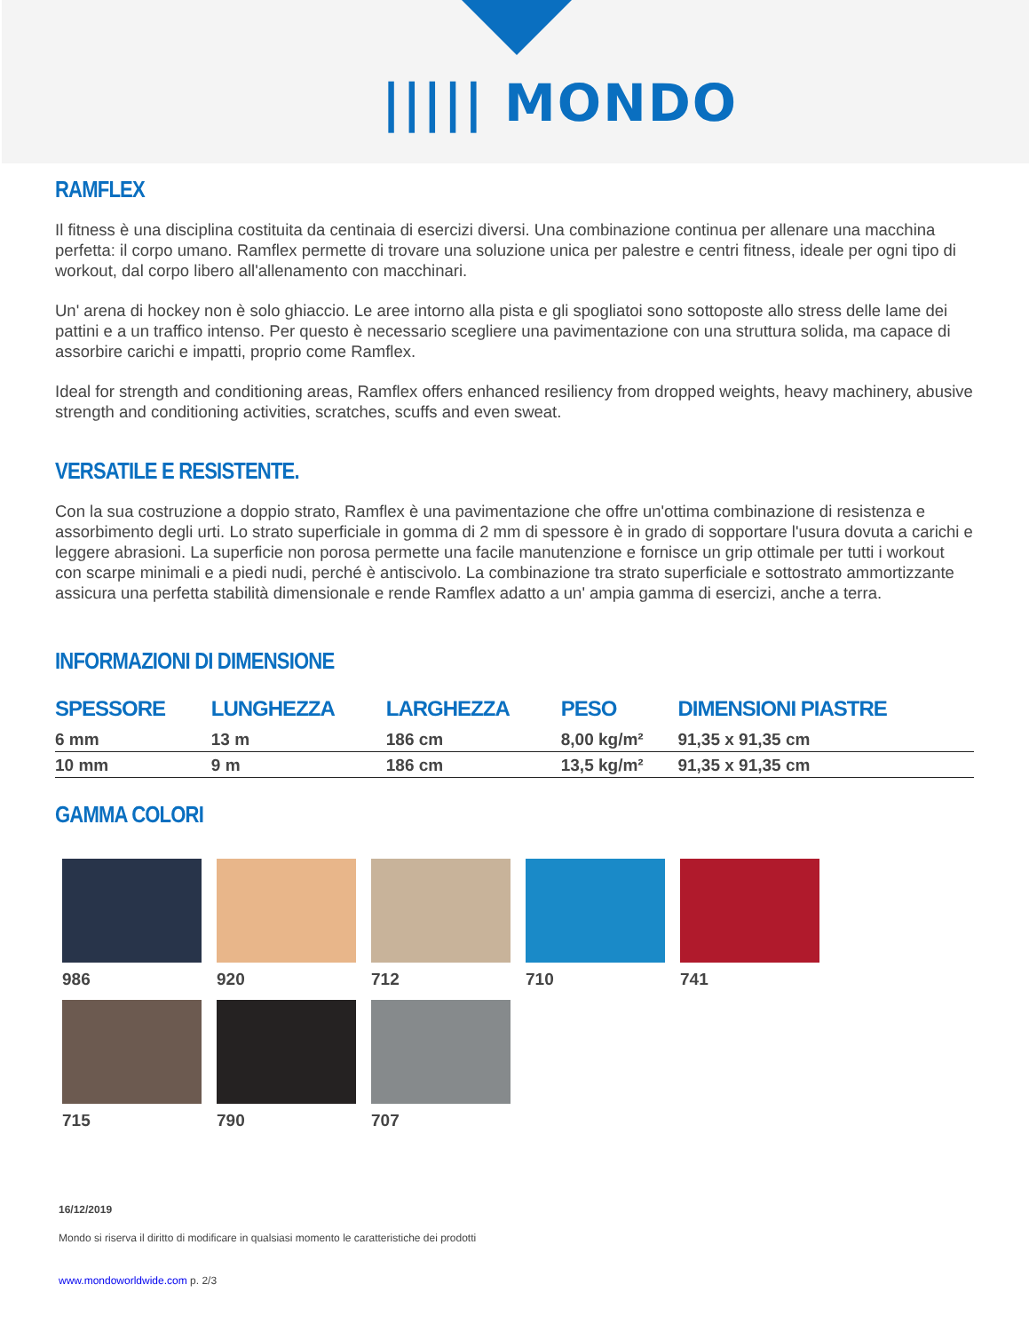||||| MONDO
RAMFLEX
Il fitness è una disciplina costituita da centinaia di esercizi diversi. Una combinazione continua per allenare una macchina perfetta: il corpo umano. Ramflex permette di trovare una soluzione unica per palestre e centri fitness, ideale per ogni tipo di workout, dal corpo libero all'allenamento con macchinari.
Un' arena di hockey non è solo ghiaccio. Le aree intorno alla pista e gli spogliatoi sono sottoposte allo stress delle lame dei pattini e a un traffico intenso. Per questo è necessario scegliere una pavimentazione con una struttura solida, ma capace di assorbire carichi e impatti, proprio come Ramflex.
Ideal for strength and conditioning areas, Ramflex offers enhanced resiliency from dropped weights, heavy machinery, abusive strength and conditioning activities, scratches, scuffs and even sweat.
VERSATILE E RESISTENTE.
Con la sua costruzione a doppio strato, Ramflex è una pavimentazione che offre un'ottima combinazione di resistenza e assorbimento degli urti. Lo strato superficiale in gomma di 2 mm di spessore è in grado di sopportare l'usura dovuta a carichi e leggere abrasioni. La superficie non porosa permette una facile manutenzione e fornisce un grip ottimale per tutti i workout con scarpe minimali e a piedi nudi, perché è antiscivolo. La combinazione tra strato superficiale e sottostrato ammortizzante assicura una perfetta stabilità dimensionale e rende Ramflex adatto a un' ampia gamma di esercizi, anche a terra.
INFORMAZIONI DI DIMENSIONE
| SPESSORE | LUNGHEZZA | LARGHEZZA | PESO | DIMENSIONI PIASTRE |
| --- | --- | --- | --- | --- |
| 6 mm | 13 m | 186 cm | 8,00 kg/m² | 91,35 x 91,35 cm |
| 10 mm | 9 m | 186 cm | 13,5 kg/m² | 91,35 x 91,35 cm |
GAMMA COLORI
986
920
712
710
741
715
790
707
16/12/2019
Mondo si riserva il diritto di modificare in qualsiasi momento le caratteristiche dei prodotti
www.mondoworldwide.com p. 2/3